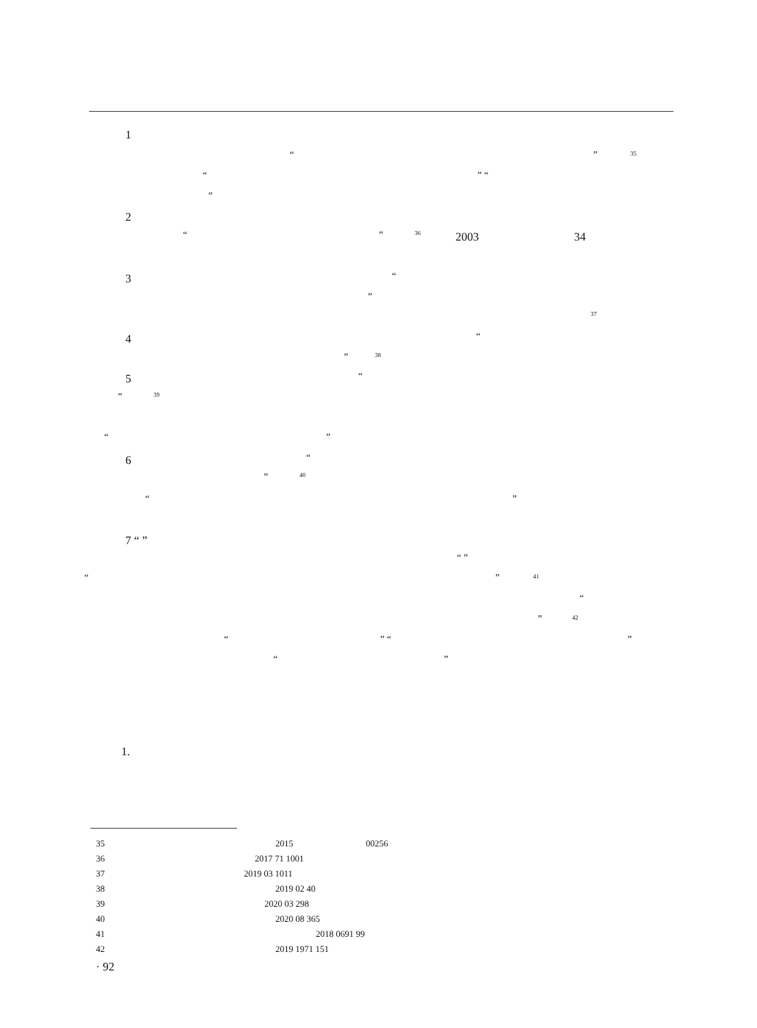1
“” 35
“” “
”
2
“” 36 2003 34
3 “
”
37
4 “
” 38
5 “
” 39
“”
6 “
” 40
“”
7 “ ”
“ ”
“” 41
“
” 42
“” “”
“”
1.
35 2015 00256
36 2017 71 1001
37 2019 03 1011
38 2019 02 40
39 2020 03 298
40 2020 08 365
41 2018 0691 99
42 2019 1971 151
· 92